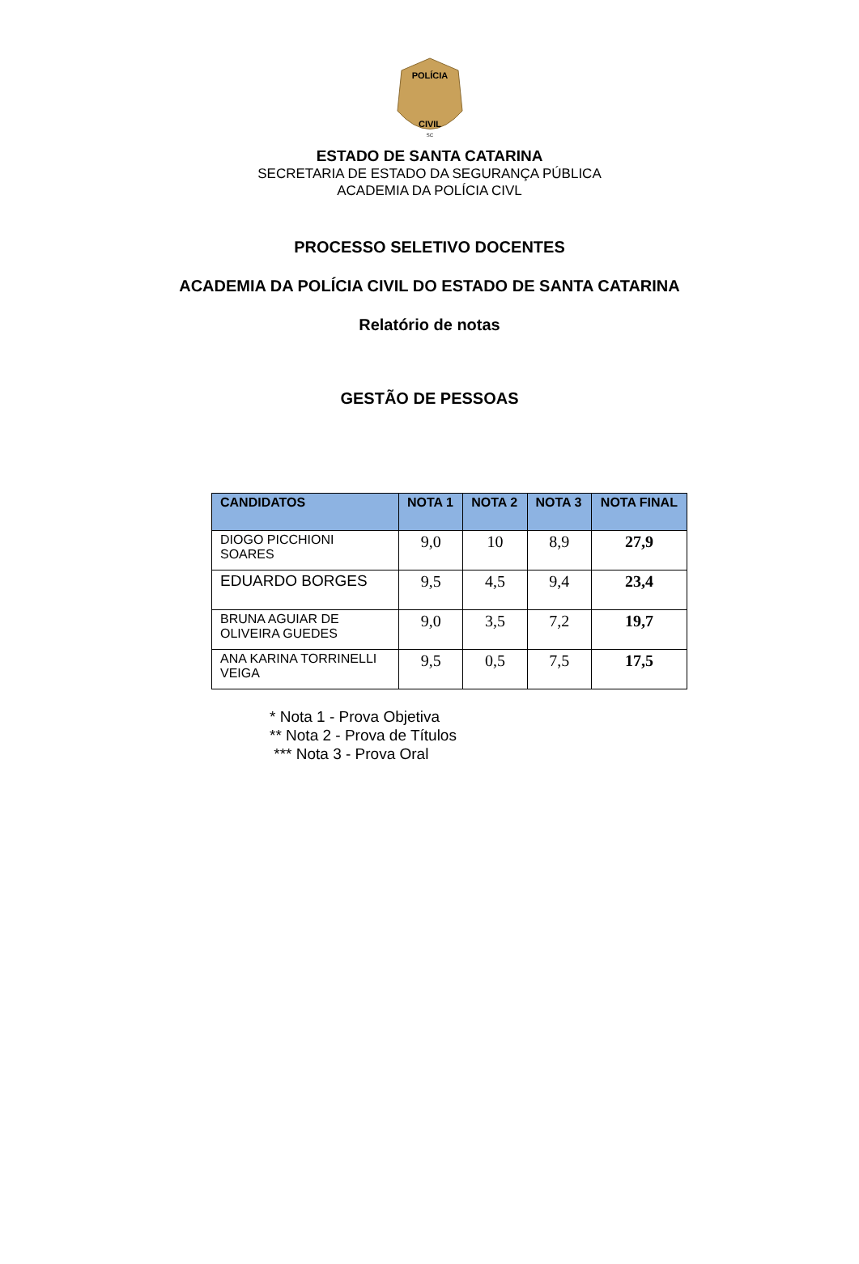POLÍCIA
CIVIL
SC
ESTADO DE SANTA CATARINA
SECRETARIA DE ESTADO DA SEGURANÇA PÚBLICA
ACADEMIA DA POLÍCIA CIVL
PROCESSO SELETIVO DOCENTES
ACADEMIA DA POLÍCIA CIVIL DO ESTADO DE SANTA CATARINA
Relatório de notas
GESTÃO DE PESSOAS
| CANDIDATOS | NOTA 1 | NOTA 2 | NOTA 3 | NOTA FINAL |
| --- | --- | --- | --- | --- |
| DIOGO PICCHIONI SOARES | 9,0 | 10 | 8,9 | 27,9 |
| EDUARDO BORGES | 9,5 | 4,5 | 9,4 | 23,4 |
| BRUNA AGUIAR DE OLIVEIRA GUEDES | 9,0 | 3,5 | 7,2 | 19,7 |
| ANA KARINA TORRINELLI VEIGA | 9,5 | 0,5 | 7,5 | 17,5 |
* Nota 1 - Prova Objetiva
** Nota 2 - Prova de Títulos
*** Nota 3 - Prova Oral